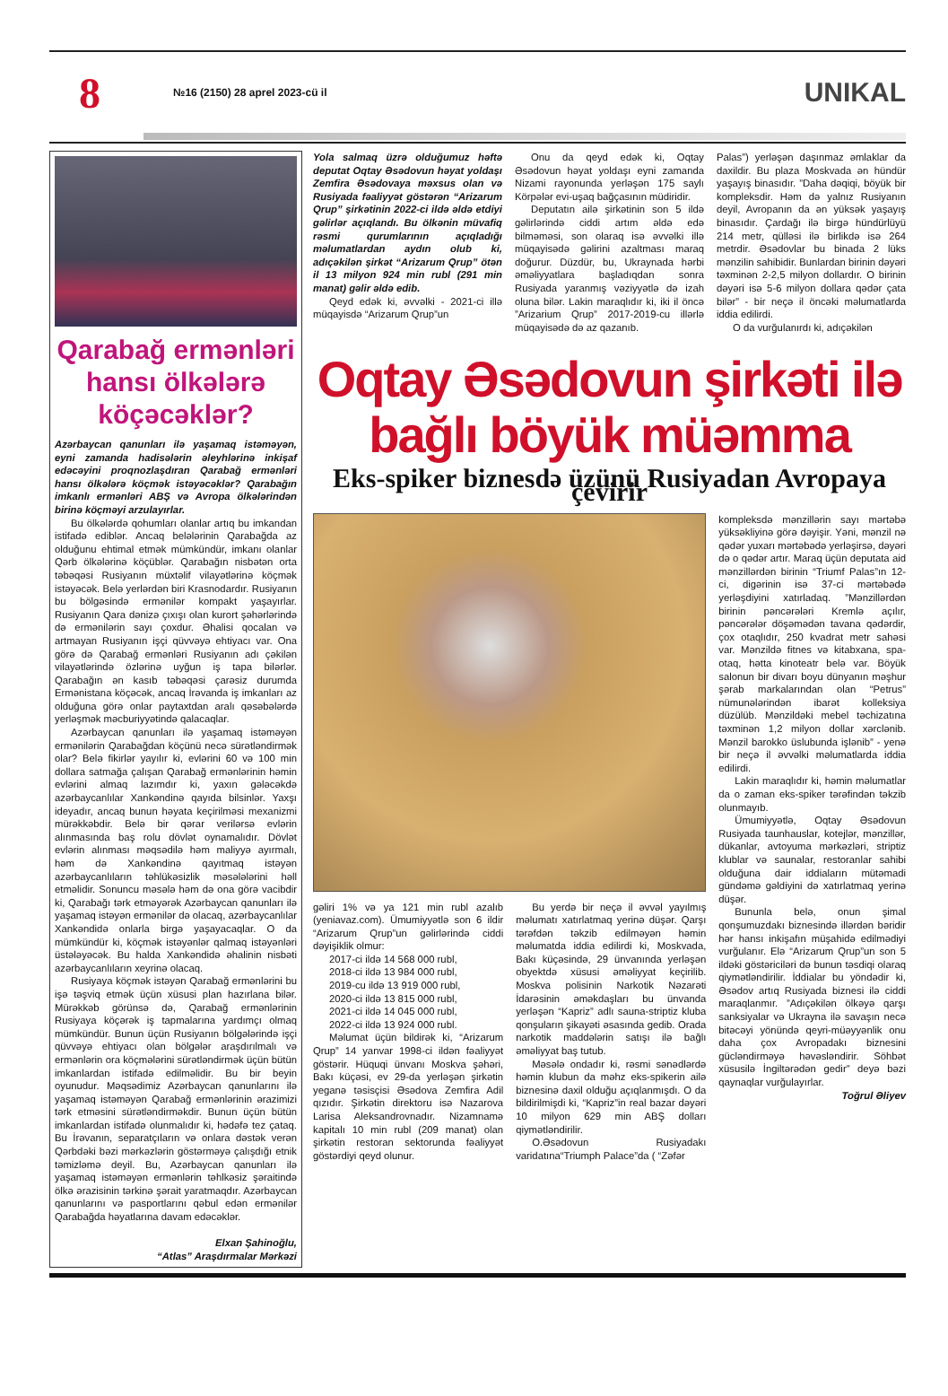8
№16 (2150) 28 aprel 2023-cü il
UNIKAL
Qarabağ ermənləri hansı ölkələrə köçəcəklər?
Azərbaycan qanunları ilə yaşamaq istəməyən, eyni zamanda hadisələrin əleyhlərinə inkişaf edəcəyini proqnozlaşdıran Qarabağ ermənləri hansı ölkələrə köçmək istəyəcəklər? Qarabağın imkanlı ermənləri ABŞ və Avropa ölkələrindən birinə köçməyi arzulayırlar.
Bu ölkələrdə qohumları olanlar artıq bu imkandan istifadə ediblər. Ancaq belələrinin Qarabağda az olduğunu ehtimal etmək mümkündür, imkanı olanlar Qərb ölkələrinə köçüblər. Qarabağın nisbətən orta təbəqəsi Rusiyanın müxtəlif vilayətlərinə köçmək istəyəcək. Belə yerlərdən biri Krasnodardır. Rusiyanın bu bölgəsində ermənilər kompakt yaşayırlar. Rusiyanın Qara dənizə çıxışı olan kurort şəhərlərində də ermənilərin sayı çoxdur. Əhalisi qocalan və artmayan Rusiyanın işçi qüvvəyə ehtiyacı var. Ona görə də Qarabağ ermənləri Rusiyanın adı çəkilən vilayətlərində özlərinə uyğun iş tapa bilərlər. Qarabağın ən kasıb təbəqəsi çarəsiz durumda Ermənistana köçəcək, ancaq İrəvanda iş imkanları az olduğuna görə onlar paytaxtdan aralı qəsəbələrdə yerləşmək məcburiyyətində qalacaqlar.
Azərbaycan qanunları ilə yaşamaq istəməyən ermənilərin Qarabağdan köçünü necə sürətləndirmək olar? Belə fikirlər yayılır ki, evlərini 60 və 100 min dollara satmağa çalışan Qarabağ ermənlərinin həmin evlərini almaq lazımdır ki, yaxın gələcəkdə azərbaycanlılar Xankəndinə qayıda bilsinlər. Yaxşı ideyadır, ancaq bunun həyata keçirilməsi mexanizmi mürəkkəbdir. Belə bir qərar verilərsə evlərin alınmasında baş rolu dövlət oynamalıdır. Dövlət evlərin alınması məqsədilə həm maliyyə ayırmalı, həm də Xankəndinə qayıtmaq istəyən azərbaycanlıların təhlükəsizlik məsələlərini həll etməlidir. Sonuncu məsələ həm də ona görə vacibdir ki, Qarabağı tərk etməyərək Azərbaycan qanunları ilə yaşamaq istəyən ermənilər də olacaq, azərbaycanlılar Xankəndidə onlarla birgə yaşayacaqlar. O da mümkündür ki, köçmək istəyənlər qalmaq istəyənləri üstələyəcək. Bu halda Xankəndidə əhalinin nisbəti azərbaycanlıların xeyrinə olacaq.
Rusiyaya köçmək istəyən Qarabağ ermənlərini bu işə təşviq etmək üçün xüsusi plan hazırlana bilər. Mürəkkəb görünsə də, Qarabağ ermənlərinin Rusiyaya köçərək iş tapmalarına yardımçı olmaq mümkündür. Bunun üçün Rusiyanın bölgələrində işçi qüvvəyə ehtiyacı olan bölgələr araşdırılmalı və ermənlərin ora köçmələrini sürətləndirmək üçün bütün imkanlardan istifadə edilməlidir. Bu bir beyin oyunudur. Məqsədimiz Azərbaycan qanunlarını ilə yaşamaq istəməyən Qarabağ ermənlərinin ərazimizi tərk etməsini sürətləndirməkdir. Bunun üçün bütün imkanlardan istifadə olunmalıdır ki, hədəfə tez çataq. Bu İrəvanın, separatçıların və onlara dəstək verən Qərbdəki bəzi mərkəzlərin göstərməyə çalışdığı etnik təmizləmə deyil. Bu, Azərbaycan qanunları ilə yaşamaq istəməyən ermənlərin təhlkəsiz şəraitində ölkə ərazisinin tərkinə şərait yaratmaqdır. Azərbaycan qanunlarını və pasportlarını qəbul edən ermənilər Qarabağda həyatlarına davam edəcəklər.
Elxan Şahinoğlu,
“Atlas” Araşdırmalar Mərkəzi
Yola salmaq üzrə olduğumuz həftə deputat Oqtay Əsədovun həyat yoldaşı Zemfira Əsədovaya məxsus olan və Rusiyada fəaliyyət göstərən “Arizarum Qrup” şirkətinin 2022-ci ildə əldə etdiyi gəlirlər açıqlandı. Bu ölkənin müvafiq rəsmi qurumlarının açıqladığı məlumatlardan aydın olub ki, adıçəkilən şirkət “Arizarum Qrup” ötən il 13 milyon 924 min rubl (291 min manat) gəlir əldə edib.
Qeyd edək ki, əvvəlki - 2021-ci illə müqayisdə “Arizarum Qrup”un
Onu da qeyd edək ki, Oqtay Əsədovun həyat yoldaşı eyni zamanda Nizami rayonunda yerləşən 175 saylı Körpələr evi-uşaq bağçasının müdiridir.
Deputatın ailə şirkətinin son 5 ildə gəlirlərində ciddi artım əldə edə bilməməsi, son olaraq isə əvvəlki illə müqayisədə gəlirini azaltması maraq doğurur. Düzdür, bu, Ukraynada hərbi əməliyyatlara başladıqdan sonra Rusiyada yaranmış vəziyyətlə də izah oluna bilər. Lakin maraqlıdır ki, iki il öncə ”Arizarium Qrup” 2017-2019-cu illərlə müqayisədə də az qazanıb.
Palas”) yerləşən daşınmaz əmlaklar da daxildir. Bu plaza Moskvada ən hündür yaşayış binasıdır. ”Daha dəqiqi, böyük bir kompleksdir. Həm də yalnız Rusiyanın deyil, Avropanın da ən yüksək yaşayış binasıdır. Çardağı ilə birgə hündürlüyü 214 metr, qülləsi ilə birlikdə isə 264 metrdir. Əsədovlar bu binada 2 lüks mənzilin sahibidir. Bunlardan birinin dəyəri təxminən 2-2,5 milyon dollardır. O birinin dəyəri isə 5-6 milyon dollara qədər çata bilər” - bir neçə il öncəki məlumatlarda iddia edilirdi.
O da vurğulanırdı ki, adıçəkilən
Oqtay Əsədovun şirkəti ilə bağlı böyük müəmma
Eks-spiker biznesdə üzünü Rusiyadan Avropaya çevirir
gəliri 1% və ya 121 min rubl azalıb (yeniavaz.com). Ümumiyyətlə son 6 ildir “Arizarum Qrup”un gəlirlərində ciddi dəyişiklik olmur:
2017-ci ildə 14 568 000 rubl,
2018-ci ildə 13 984 000 rubl,
2019-cu ildə 13 919 000 rubl,
2020-ci ildə 13 815 000 rubl,
2021-ci ildə 14 045 000 rubl,
2022-ci ildə 13 924 000 rubl.
Məlumat üçün bildirək ki, “Arizarum Qrup” 14 yanvar 1998-ci ildən fəaliyyət göstərir. Hüquqi ünvanı Moskva şəhəri, Bakı küçəsi, ev 29-da yerləşən şirkətin yeganə təsisçisi Əsədova Zemfira Adil qızıdır. Şirkətin direktoru isə Nazarova Larisa Aleksandrovnadır. Nizamnamə kapitalı 10 min rubl (209 manat) olan şirkətin restoran sektorunda fəaliyyət göstərdiyi qeyd olunur.
Bu yerdə bir neçə il əvvəl yayılmış məlumatı xatırlatmaq yerinə düşər. Qarşı tərəfdən təkzib edilməyən həmin məlumatda iddia edilirdi ki, Moskvada, Bakı küçəsində, 29 ünvanında yerləşən obyektdə xüsusi əməliyyat keçirilib. Moskva polisinin Narkotik Nəzarəti İdarəsinin əməkdaşları bu ünvanda yerləşən “Kapriz” adlı sauna-striptiz kluba qonşuların şikayəti əsasında gedib. Orada narkotik maddələrin satışı ilə bağlı əməliyyat baş tutub.
Məsələ ondadır ki, rəsmi sənədlərdə həmin klubun da məhz eks-spikerin ailə biznesinə daxil olduğu açıqlanmışdı. O da bildirilmişdi ki, “Kapriz”in real bazar dəyəri 10 milyon 629 min ABŞ dolları qiymətləndirilir.
O.Əsədovun Rusiyadakı varidatına“Triumph Palace”da ( “Zəfər
kompleksdə mənzillərin sayı mərtəbə yüksəkliyinə görə dəyişir. Yəni, mənzil nə qədər yuxarı mərtəbədə yerləşirsə, dəyəri də o qədər artır. Maraq üçün deputata aid mənzillərdən birinin “Triumf Palas”ın 12-ci, digərinin isə 37-ci mərtəbədə yerləşdiyini xatırladaq. ”Mənzillərdən birinin pəncərələri Kremlə açılır, pəncərələr döşəmədən tavana qədərdir, çox otaqlıdır, 250 kvadrat metr sahəsi var. Mənzildə fitnes və kitabxana, spa-otaq, hətta kinoteatr belə var. Böyük salonun bir divarı boyu dünyanın məşhur şərab markalarından olan “Petrus” nümunələrindən ibarət kolleksiya düzülüb. Mənzildəki mebel təchizatına təxminən 1,2 milyon dollar xərclənib. Mənzil barokko üslubunda işlənib” - yenə bir neçə il əvvəlki məlumatlarda iddia edilirdi.
Lakin maraqlıdır ki, həmin məlumatlar da o zaman eks-spiker tərəfindən təkzib olunmayıb.
Ümumiyyətlə, Oqtay Əsədovun Rusiyada taunhauslar, kotejlər, mənzillər, dükanlar, avtoyuma mərkəzləri, striptiz klublar və saunalar, restoranlar sahibi olduğuna dair iddiaların mütəmadi gündəmə gəldiyini də xatırlatmaq yerinə düşər.
Bununla belə, onun şimal qonşumuzdakı biznesində illərdən bəridir hər hansı inkişafın müşahidə edilmədiyi vurğulanır. Elə “Arizarum Qrup”un son 5 ildəki göstəriciləri də bunun təsdiqi olaraq qiymətləndirilir. İddialar bu yöndədir ki, Əsədov artıq Rusiyada biznesi ilə ciddi maraqlanmır. ”Adıçəkilən ölkəyə qarşı sanksiyalar və Ukrayna ilə savaşın necə bitəcəyi yönündə qeyri-müəyyənlik onu daha çox Avropadakı biznesini gücləndirməyə həvəsləndirir. Söhbət xüsusilə İngiltərədən gedir” deyə bəzi qaynaqlar vurğulayırlar.
Toğrul Əliyev